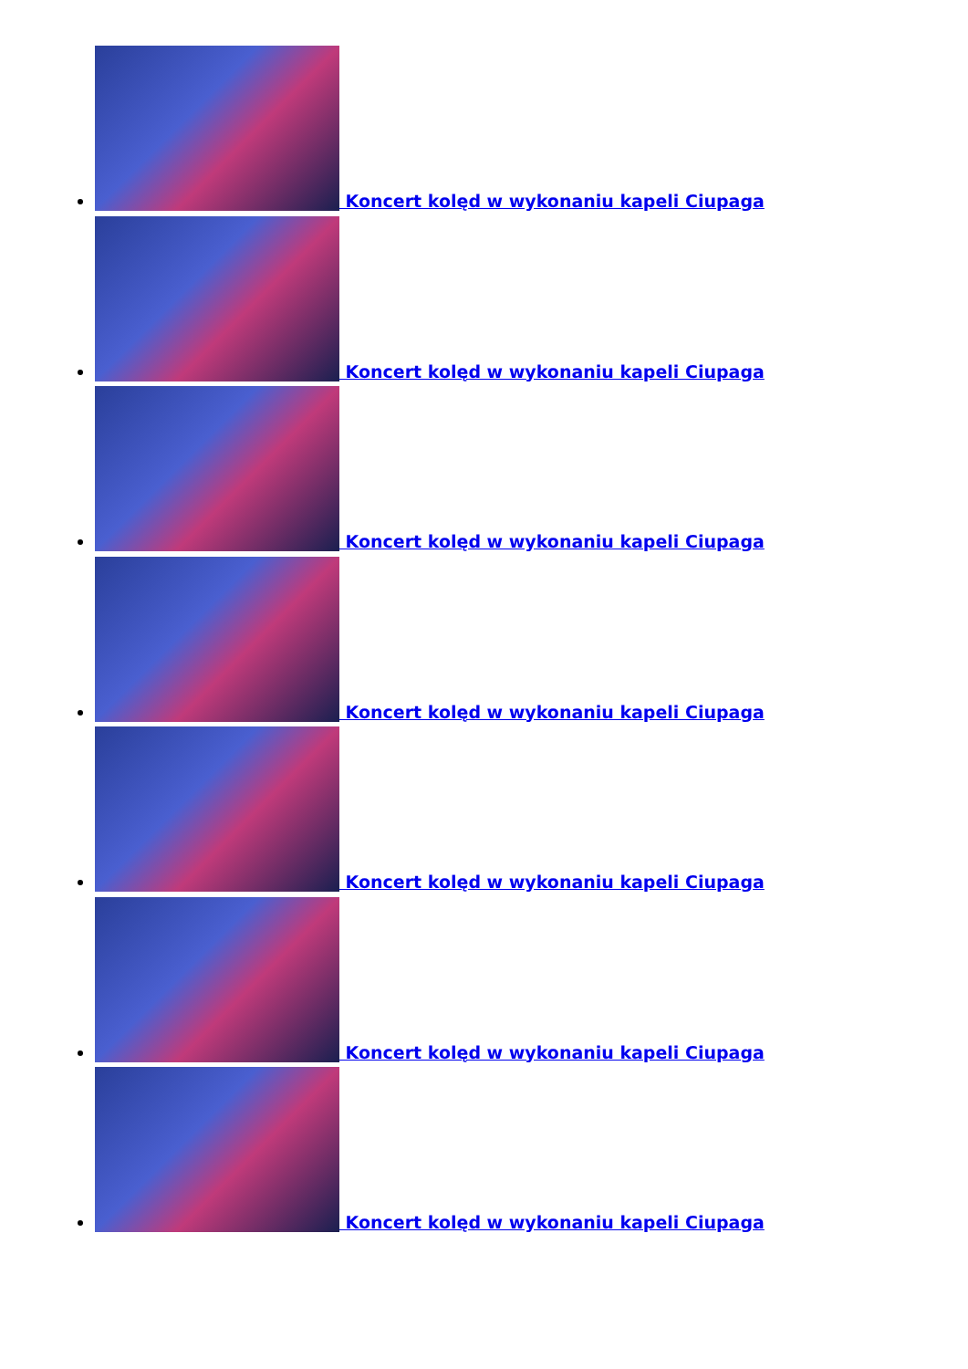Koncert kolęd w wykonaniu kapeli Ciupaga
Koncert kolęd w wykonaniu kapeli Ciupaga
Koncert kolęd w wykonaniu kapeli Ciupaga
Koncert kolęd w wykonaniu kapeli Ciupaga
Koncert kolęd w wykonaniu kapeli Ciupaga
Koncert kolęd w wykonaniu kapeli Ciupaga
Koncert kolęd w wykonaniu kapeli Ciupaga